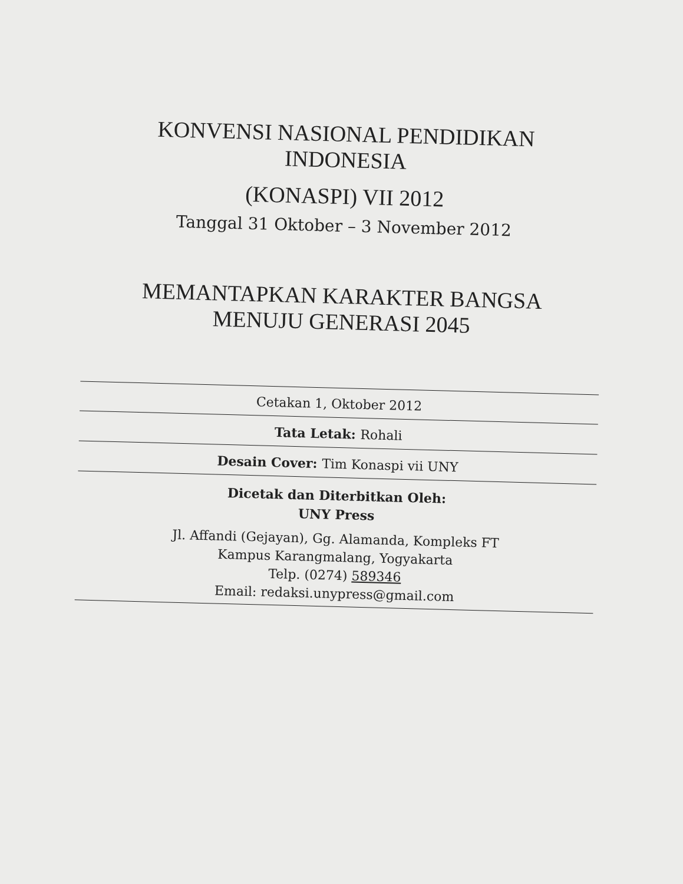KONVENSI NASIONAL PENDIDIKAN
INDONESIA
(KONASPI) VII 2012
Tanggal 31 Oktober – 3 November 2012
MEMANTAPKAN KARAKTER BANGSA
MENUJU GENERASI 2045
Cetakan 1, Oktober 2012
Tata Letak: Rohali
Desain Cover: Tim Konaspi vii UNY
Dicetak dan Diterbitkan Oleh:
UNY Press
Jl. Affandi (Gejayan), Gg. Alamanda, Kompleks FT
Kampus Karangmalang, Yogyakarta
Telp. (0274) 589346
Email: redaksi.unypress@gmail.com